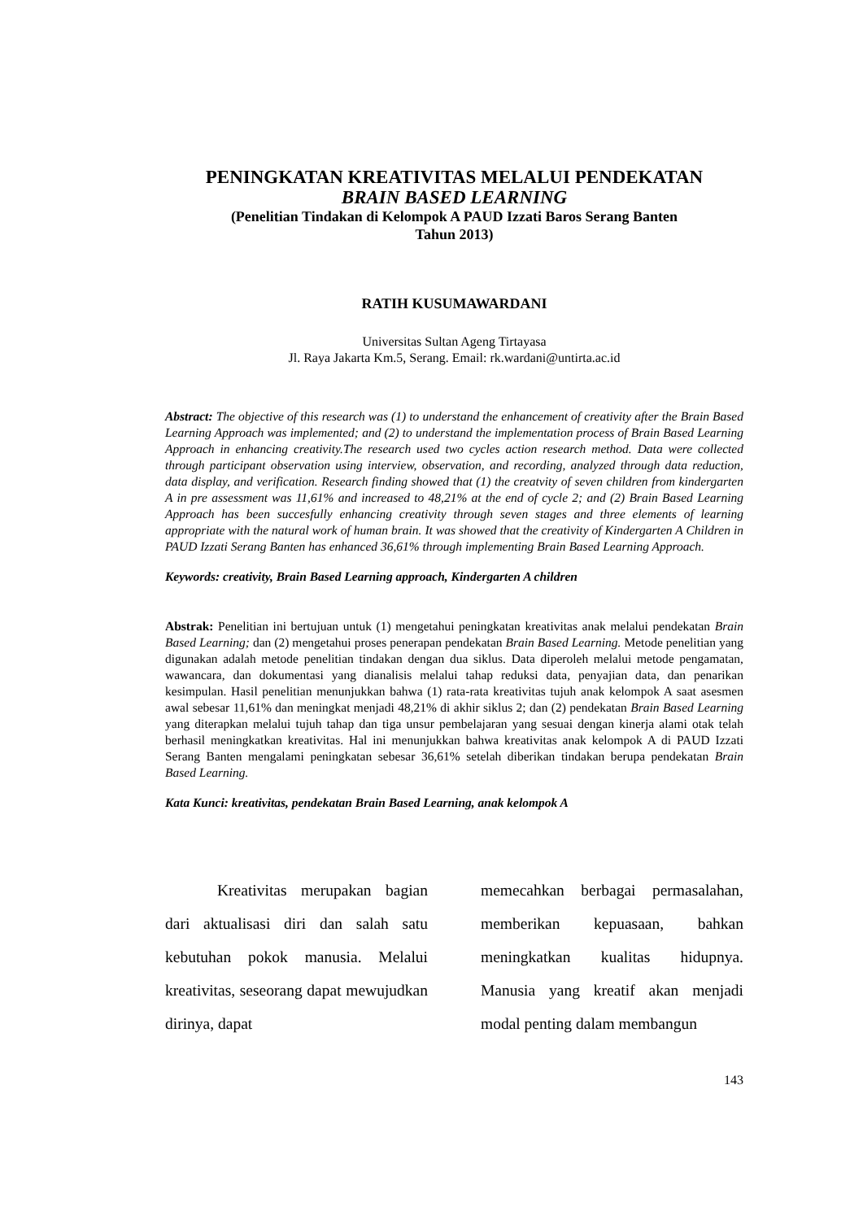PENINGKATAN KREATIVITAS MELALUI PENDEKATAN
BRAIN BASED LEARNING
(Penelitian Tindakan di Kelompok A PAUD Izzati Baros Serang Banten
Tahun 2013)
RATIH KUSUMAWARDANI
Universitas Sultan Ageng Tirtayasa
Jl. Raya Jakarta Km.5, Serang. Email: rk.wardani@untirta.ac.id
Abstract: The objective of this research was (1) to understand the enhancement of creativity after the Brain Based Learning Approach was implemented; and (2) to understand the implementation process of Brain Based Learning Approach in enhancing creativity.The research used two cycles action research method. Data were collected through participant observation using interview, observation, and recording, analyzed through data reduction, data display, and verification. Research finding showed that (1) the creatvity of seven children from kindergarten A in pre assessment was 11,61% and increased to 48,21% at the end of cycle 2; and (2) Brain Based Learning Approach has been succesfully enhancing creativity through seven stages and three elements of learning appropriate with the natural work of human brain. It was showed that the creativity of Kindergarten A Children in PAUD Izzati Serang Banten has enhanced 36,61% through implementing Brain Based Learning Approach.
Keywords: creativity, Brain Based Learning approach, Kindergarten A children
Abstrak: Penelitian ini bertujuan untuk (1) mengetahui peningkatan kreativitas anak melalui pendekatan Brain Based Learning; dan (2) mengetahui proses penerapan pendekatan Brain Based Learning. Metode penelitian yang digunakan adalah metode penelitian tindakan dengan dua siklus. Data diperoleh melalui metode pengamatan, wawancara, dan dokumentasi yang dianalisis melalui tahap reduksi data, penyajian data, dan penarikan kesimpulan. Hasil penelitian menunjukkan bahwa (1) rata-rata kreativitas tujuh anak kelompok A saat asesmen awal sebesar 11,61% dan meningkat menjadi 48,21% di akhir siklus 2; dan (2) pendekatan Brain Based Learning yang diterapkan melalui tujuh tahap dan tiga unsur pembelajaran yang sesuai dengan kinerja alami otak telah berhasil meningkatkan kreativitas. Hal ini menunjukkan bahwa kreativitas anak kelompok A di PAUD Izzati Serang Banten mengalami peningkatan sebesar 36,61% setelah diberikan tindakan berupa pendekatan Brain Based Learning.
Kata Kunci: kreativitas, pendekatan Brain Based Learning, anak kelompok A
Kreativitas merupakan bagian dari aktualisasi diri dan salah satu kebutuhan pokok manusia. Melalui kreativitas, seseorang dapat mewujudkan dirinya, dapat
memecahkan berbagai permasalahan, memberikan kepuasaan, bahkan meningkatkan kualitas hidupnya. Manusia yang kreatif akan menjadi modal penting dalam membangun
143